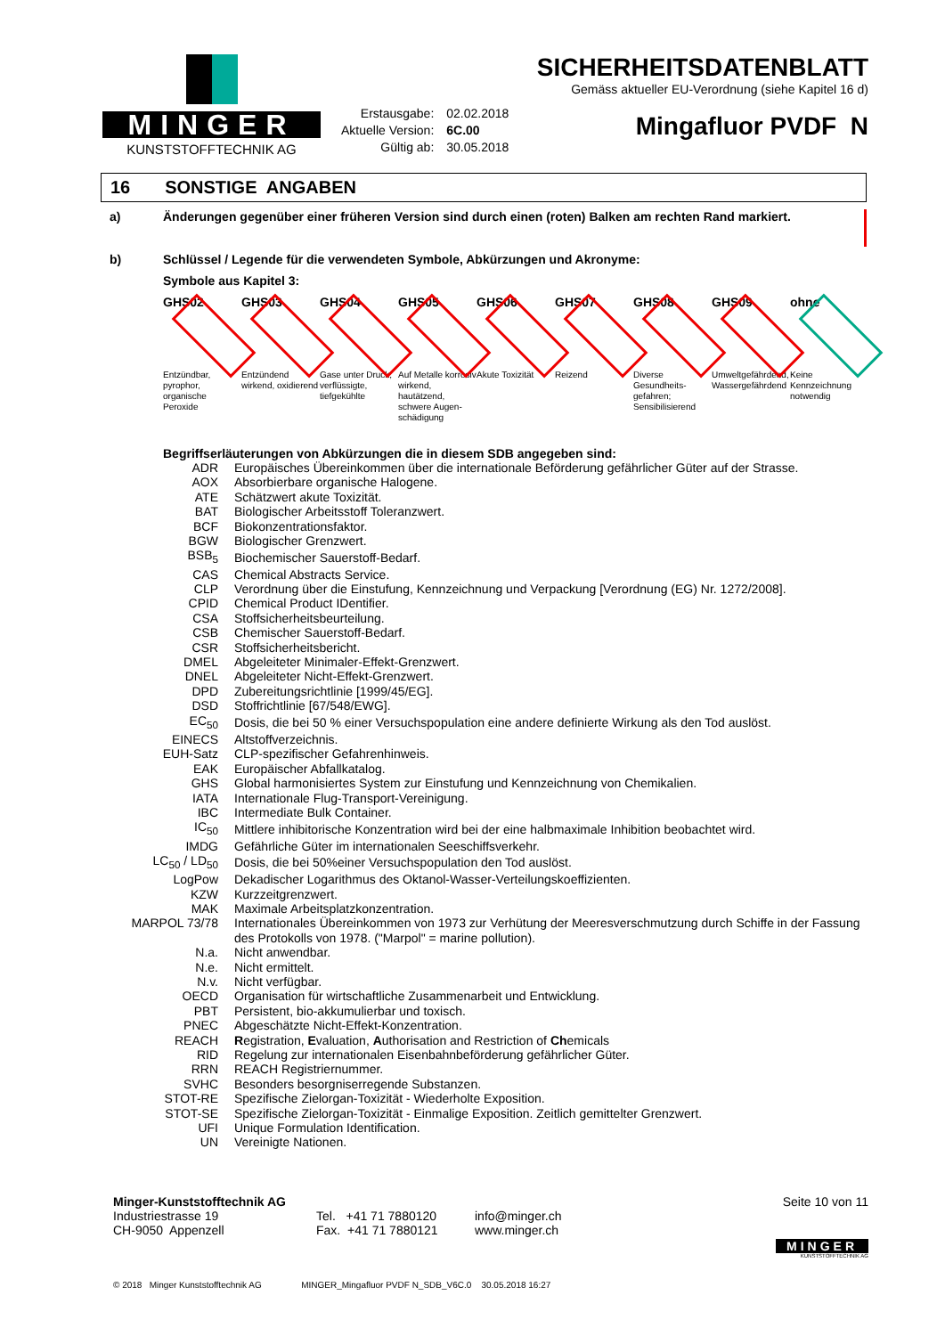MINGER
KUNSTSTOFFTECHNIK AG
| Erstausgabe: | 02.02.2018 |
| Aktuelle Version: | 6C.00 |
| Gültig ab: | 30.05.2018 |
SICHERHEITSDATENBLATT
Gemäss aktueller EU-Verordnung (siehe Kapitel 16 d)
Mingafluor PVDF N
16 SONSTIGE ANGABEN
a) Änderungen gegenüber einer früheren Version sind durch einen (roten) Balken am rechten Rand markiert.
b) Schlüssel / Legende für die verwendeten Symbole, Abkürzungen und Akronyme:
Symbole aus Kapitel 3:
GHS02
Entzündbar, pyrophor, organische Peroxide
GHS03
Entzündend wirkend, oxidierend
GHS04
Gase unter Druck, verflüssigte, tiefgekühlte
GHS05
Auf Metalle korrosiv wirkend, hautätzend, schwere Augen-schädigung
GHS06
Akute Toxizität
GHS07
Reizend
GHS08
Diverse Gesundheits-gefahren; Sensibilisierend
GHS09
Umweltgefährdend, Wassergefährdend
ohne
Keine Kennzeichnung notwendig
Begriffserläuterungen von Abkürzungen die in diesem SDB angegeben sind:
| ADR | Europäisches Übereinkommen über die internationale Beförderung gefährlicher Güter auf der Strasse. |
| AOX | Absorbierbare organische Halogene. |
| ATE | Schätzwert akute Toxizität. |
| BAT | Biologischer Arbeitsstoff Toleranzwert. |
| BCF | Biokonzentrationsfaktor. |
| BGW | Biologischer Grenzwert. |
| BSB<sub>5</sub> | Biochemischer Sauerstoff-Bedarf. |
| CAS | Chemical Abstracts Service. |
| CLP | Verordnung über die Einstufung, Kennzeichnung und Verpackung [Verordnung (EG) Nr. 1272/2008]. |
| CPID | Chemical Product IDentifier. |
| CSA | Stoffsicherheitsbeurteilung. |
| CSB | Chemischer Sauerstoff-Bedarf. |
| CSR | Stoffsicherheitsbericht. |
| DMEL | Abgeleiteter Minimaler-Effekt-Grenzwert. |
| DNEL | Abgeleiteter Nicht-Effekt-Grenzwert. |
| DPD | Zubereitungsrichtlinie [1999/45/EG]. |
| DSD | Stoffrichtlinie [67/548/EWG]. |
| EC<sub>50</sub> | Dosis, die bei 50 % einer Versuchspopulation eine andere definierte Wirkung als den Tod auslöst. |
| EINECS | Altstoffverzeichnis. |
| EUH-Satz | CLP-spezifischer Gefahrenhinweis. |
| EAK | Europäischer Abfallkatalog. |
| GHS | Global harmonisiertes System zur Einstufung und Kennzeichnung von Chemikalien. |
| IATA | Internationale Flug-Transport-Vereinigung. |
| IBC | Intermediate Bulk Container. |
| IC<sub>50</sub> | Mittlere inhibitorische Konzentration wird bei der eine halbmaximale Inhibition beobachtet wird. |
| IMDG | Gefährliche Güter im internationalen Seeschiffsverkehr. |
| LC<sub>50</sub> / LD<sub>50</sub> | Dosis, die bei 50%einer Versuchspopulation den Tod auslöst. |
| LogPow | Dekadischer Logarithmus des Oktanol-Wasser-Verteilungskoeffizienten. |
| KZW | Kurzzeitgrenzwert. |
| MAK | Maximale Arbeitsplatzkonzentration. |
| MARPOL 73/78 | Internationales Übereinkommen von 1973 zur Verhütung der Meeresverschmutzung durch Schiffe in der Fassung des Protokolls von 1978. ("Marpol" = marine pollution). |
| N.a. | Nicht anwendbar. |
| N.e. | Nicht ermittelt. |
| N.v. | Nicht verfügbar. |
| OECD | Organisation für wirtschaftliche Zusammenarbeit und Entwicklung. |
| PBT | Persistent, bio-akkumulierbar und toxisch. |
| PNEC | Abgeschätzte Nicht-Effekt-Konzentration. |
| REACH | R egistration, E valuation, A uthorisation and Restriction of Ch emicals |
| RID | Regelung zur internationalen Eisenbahnbeförderung gefährlicher Güter. |
| RRN | REACH Registriernummer. |
| SVHC | Besonders besorgniserregende Substanzen. |
| STOT-RE | Spezifische Zielorgan-Toxizität - Wiederholte Exposition. |
| STOT-SE | Spezifische Zielorgan-Toxizität - Einmalige Exposition. Zeitlich gemittelter Grenzwert. |
| UFI | Unique Formulation Identification. |
| UN | Vereinigte Nationen. |
Minger-Kunststofftechnik AG
Industriestrasse 19
CH-9050 Appenzell
Tel. +41 71 7880120
Fax. +41 71 7880121
info@minger.ch
www.minger.ch
Seite 10 von 11
MINGER
KUNSTSTOFFTECHNIK AG
© 2018 Minger Kunststofftechnik AG MINGER_Mingafluor PVDF N_SDB_V6C.0 30.05.2018 16:27